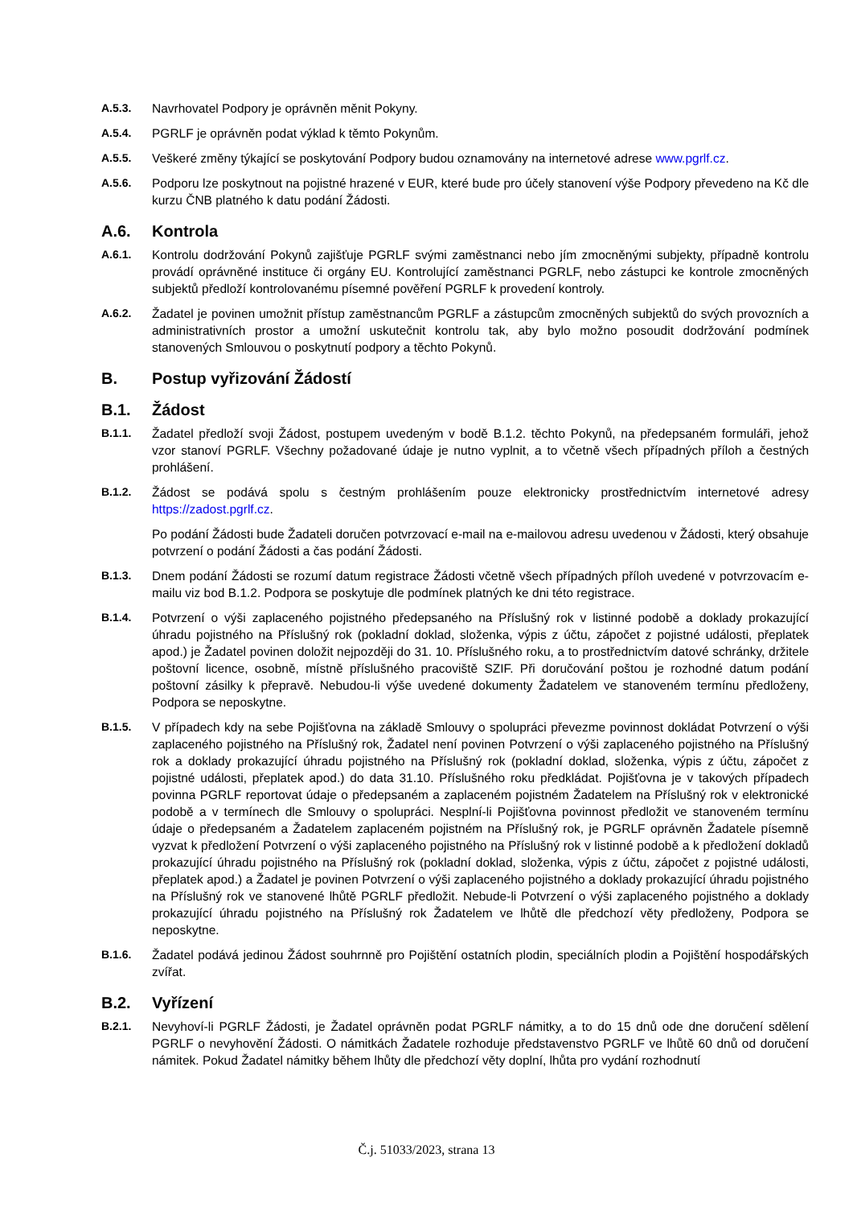A.5.3. Navrhovatel Podpory je oprávněn měnit Pokyny.
A.5.4. PGRLF je oprávněn podat výklad k těmto Pokynům.
A.5.5. Veškeré změny týkající se poskytování Podpory budou oznamovány na internetové adrese www.pgrlf.cz.
A.5.6. Podporu lze poskytnout na pojistné hrazené v EUR, které bude pro účely stanovení výše Podpory převedeno na Kč dle kurzu ČNB platného k datu podání Žádosti.
A.6. Kontrola
A.6.1. Kontrolu dodržování Pokynů zajišťuje PGRLF svými zaměstnanci nebo jím zmocněnými subjekty, případně kontrolu provádí oprávněné instituce či orgány EU. Kontrolující zaměstnanci PGRLF, nebo zástupci ke kontrole zmocněných subjektů předloží kontrolovanému písemné pověření PGRLF k provedení kontroly.
A.6.2. Žadatel je povinen umožnit přístup zaměstnancům PGRLF a zástupcům zmocněných subjektů do svých provozních a administrativních prostor a umožní uskutečnit kontrolu tak, aby bylo možno posoudit dodržování podmínek stanovených Smlouvou o poskytnutí podpory a těchto Pokynů.
B. Postup vyřizování Žádostí
B.1. Žádost
B.1.1. Žadatel předloží svoji Žádost, postupem uvedeným v bodě B.1.2. těchto Pokynů, na předepsaném formuláři, jehož vzor stanoví PGRLF. Všechny požadované údaje je nutno vyplnit, a to včetně všech případných příloh a čestných prohlášení.
B.1.2. Žádost se podává spolu s čestným prohlášením pouze elektronicky prostřednictvím internetové adresy https://zadost.pgrlf.cz.
Po podání Žádosti bude Žadateli doručen potvrzovací e-mail na e-mailovou adresu uvedenou v Žádosti, který obsahuje potvrzení o podání Žádosti a čas podání Žádosti.
B.1.3. Dnem podání Žádosti se rozumí datum registrace Žádosti včetně všech případných příloh uvedené v potvrzovacím e-mailu viz bod B.1.2. Podpora se poskytuje dle podmínek platných ke dni této registrace.
B.1.4. Potvrzení o výši zaplaceného pojistného předepsaného na Příslušný rok v listinné podobě a doklady prokazující úhradu pojistného na Příslušný rok (pokladní doklad, složenka, výpis z účtu, zápočet z pojistné události, přeplatek apod.) je Žadatel povinen doložit nejpozději do 31. 10. Příslušného roku, a to prostřednictvím datové schránky, držitele poštovní licence, osobně, místně příslušného pracoviště SZIF. Při doručování poštou je rozhodné datum podání poštovní zásilky k přepravě. Nebudou-li výše uvedené dokumenty Žadatelem ve stanoveném termínu předloženy, Podpora se neposkytne.
B.1.5. V případech kdy na sebe Pojišťovna na základě Smlouvy o spolupráci převezme povinnost dokládat Potvrzení o výši zaplaceného pojistného na Příslušný rok, Žadatel není povinen Potvrzení o výši zaplaceného pojistného na Příslušný rok a doklady prokazující úhradu pojistného na Příslušný rok (pokladní doklad, složenka, výpis z účtu, zápočet z pojistné události, přeplatek apod.) do data 31.10. Příslušného roku předkládat. Pojišťovna je v takových případech povinna PGRLF reportovat údaje o předepsaném a zaplaceném pojistném Žadatelem na Příslušný rok v elektronické podobě a v termínech dle Smlouvy o spolupráci. Nesplní-li Pojišťovna povinnost předložit ve stanoveném termínu údaje o předepsaném a Žadatelem zaplaceném pojistném na Příslušný rok, je PGRLF oprávněn Žadatele písemně vyzvat k předložení Potvrzení o výši zaplaceného pojistného na Příslušný rok v listinné podobě a k předložení dokladů prokazující úhradu pojistného na Příslušný rok (pokladní doklad, složenka, výpis z účtu, zápočet z pojistné události, přeplatek apod.) a Žadatel je povinen Potvrzení o výši zaplaceného pojistného a doklady prokazující úhradu pojistného na Příslušný rok ve stanovené lhůtě PGRLF předložit. Nebude-li Potvrzení o výši zaplaceného pojistného a doklady prokazující úhradu pojistného na Příslušný rok Žadatelem ve lhůtě dle předchozí věty předloženy, Podpora se neposkytne.
B.1.6. Žadatel podává jedinou Žádost souhrnně pro Pojištění ostatních plodin, speciálních plodin a Pojištění hospodářských zvířat.
B.2. Vyřízení
B.2.1. Nevyhoví-li PGRLF Žádosti, je Žadatel oprávněn podat PGRLF námitky, a to do 15 dnů ode dne doručení sdělení PGRLF o nevyhovění Žádosti. O námitkách Žadatele rozhoduje představenstvo PGRLF ve lhůtě 60 dnů od doručení námitek. Pokud Žadatel námitky během lhůty dle předchozí věty doplní, lhůta pro vydání rozhodnutí
Č.j. 51033/2023, strana 13